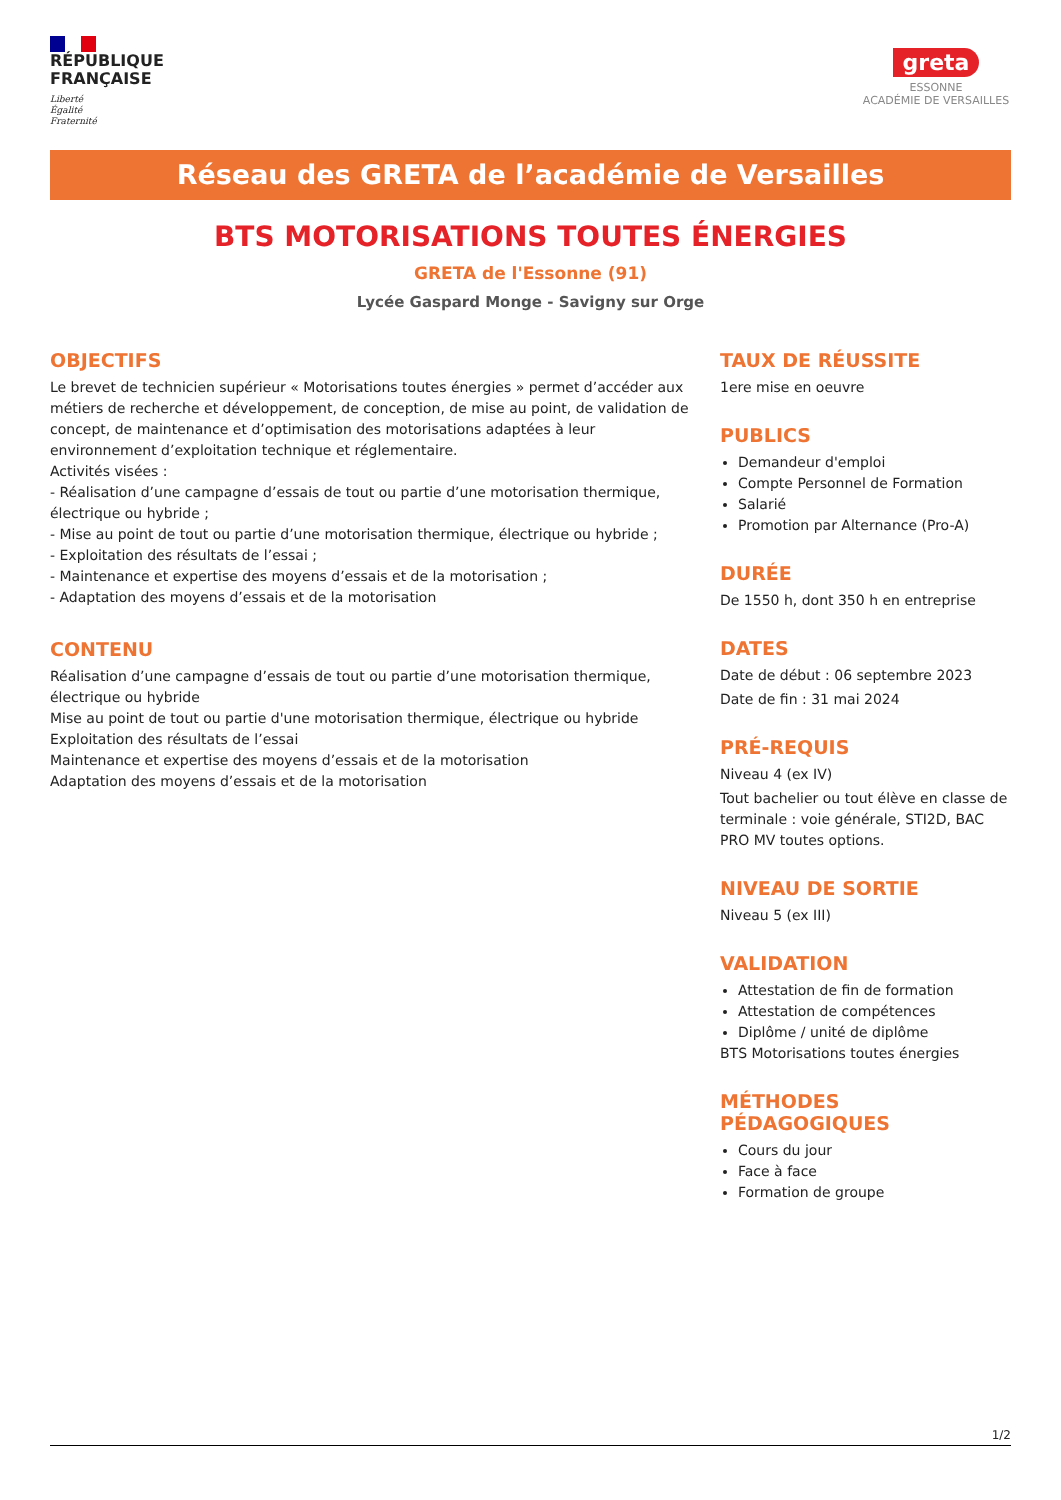RÉPUBLIQUE
FRANÇAISE
Liberté
Égalité
Fraternité
greta
ESSONNE
ACADÉMIE DE VERSAILLES
Réseau des GRETA de l’académie de Versailles
BTS MOTORISATIONS TOUTES ÉNERGIES
GRETA de l'Essonne (91)
Lycée Gaspard Monge - Savigny sur Orge
OBJECTIFS
Le brevet de technicien supérieur « Motorisations toutes énergies » permet d’accéder aux métiers de recherche et développement, de conception, de mise au point, de validation de concept, de maintenance et d’optimisation des motorisations adaptées à leur environnement d’exploitation technique et réglementaire.
Activités visées :
- Réalisation d’une campagne d’essais de tout ou partie d’une motorisation thermique, électrique ou hybride ;
- Mise au point de tout ou partie d’une motorisation thermique, électrique ou hybride ;
- Exploitation des résultats de l’essai ;
- Maintenance et expertise des moyens d’essais et de la motorisation ;
- Adaptation des moyens d’essais et de la motorisation
CONTENU
Réalisation d’une campagne d’essais de tout ou partie d’une motorisation thermique, électrique ou hybride
Mise au point de tout ou partie d'une motorisation thermique, électrique ou hybride
Exploitation des résultats de l’essai
Maintenance et expertise des moyens d’essais et de la motorisation
Adaptation des moyens d’essais et de la motorisation
TAUX DE RÉUSSITE
1ere mise en oeuvre
PUBLICS
Demandeur d'emploi
Compte Personnel de Formation
Salarié
Promotion par Alternance (Pro-A)
DURÉE
De 1550 h, dont 350 h en entreprise
DATES
Date de début : 06 septembre 2023
Date de fin : 31 mai 2024
PRÉ-REQUIS
Niveau 4 (ex IV)
Tout bachelier ou tout élève en classe de terminale : voie générale, STI2D, BAC PRO MV toutes options.
NIVEAU DE SORTIE
Niveau 5 (ex III)
VALIDATION
Attestation de fin de formation
Attestation de compétences
Diplôme / unité de diplôme
BTS Motorisations toutes énergies
MÉTHODES PÉDAGOGIQUES
Cours du jour
Face à face
Formation de groupe
1/2